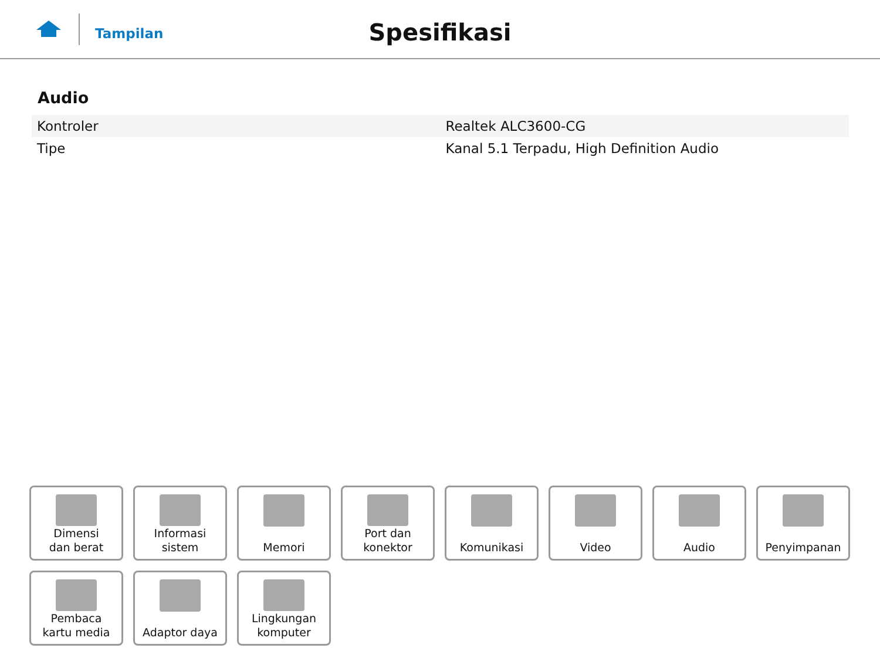Tampilan
Spesifikasi
Audio
| Kontroler | Realtek ALC3600-CG |
| Tipe | Kanal 5.1 Terpadu, High Definition Audio |
Dimensi
dan berat
Informasi sistem
Memori
Port dan
konektor
Komunikasi
Video
Audio
Penyimpanan
Pembaca
kartu media
Adaptor daya
Lingkungan
komputer